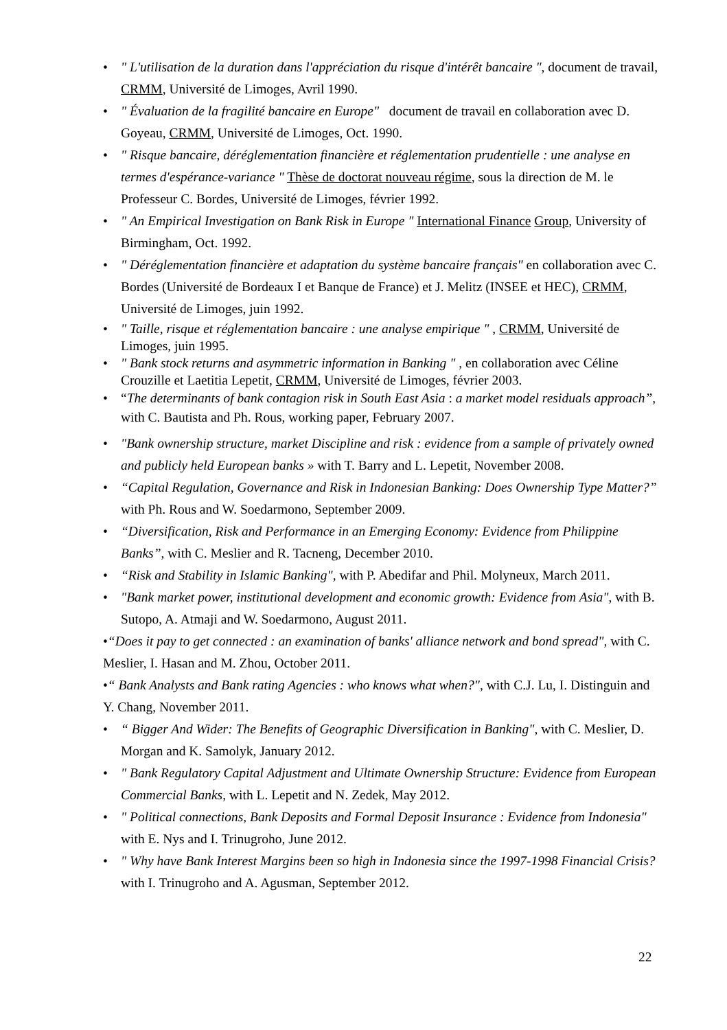• " L'utilisation de la duration dans l'appréciation du risque d'intérêt bancaire ", document de travail, CRMM, Université de Limoges, Avril 1990.
• " Évaluation de la fragilité bancaire en Europe" document de travail en collaboration avec D. Goyeau, CRMM, Université de Limoges, Oct. 1990.
• " Risque bancaire, déréglementation financière et réglementation prudentielle : une analyse en termes d'espérance-variance " Thèse de doctorat nouveau régime, sous la direction de M. le Professeur C. Bordes, Université de Limoges, février 1992.
• " An Empirical Investigation on Bank Risk in Europe " International Finance Group, University of Birmingham, Oct. 1992.
• " Déréglementation financière et adaptation du système bancaire français" en collaboration avec C. Bordes (Université de Bordeaux I et Banque de France) et J. Melitz (INSEE et HEC), CRMM, Université de Limoges, juin 1992.
• " Taille, risque et réglementation bancaire : une analyse empirique " , CRMM, Université de Limoges, juin 1995.
• " Bank stock returns and asymmetric information in Banking " , en collaboration avec Céline Crouzille et Laetitia Lepetit, CRMM, Université de Limoges, février 2003.
• “The determinants of bank contagion risk in South East Asia : a market model residuals approach”, with C. Bautista and Ph. Rous, working paper, February 2007.
• "Bank ownership structure, market Discipline and risk : evidence from a sample of privately owned and publicly held European banks » with T. Barry and L. Lepetit, November 2008.
• “Capital Regulation, Governance and Risk in Indonesian Banking: Does Ownership Type Matter?” with Ph. Rous and W. Soedarmono, September 2009.
• “Diversification, Risk and Performance in an Emerging Economy: Evidence from Philippine Banks”, with C. Meslier and R. Tacneng, December 2010.
• “Risk and Stability in Islamic Banking", with P. Abedifar and Phil. Molyneux, March 2011.
• "Bank market power, institutional development and economic growth: Evidence from Asia", with B. Sutopo, A. Atmaji and W. Soedarmono, August 2011.
•“Does it pay to get connected : an examination of banks' alliance network and bond spread", with C. Meslier, I. Hasan and M. Zhou, October 2011.
•“ Bank Analysts and Bank rating Agencies : who knows what when?", with C.J. Lu, I. Distinguin and Y. Chang, November 2011.
• “ Bigger And Wider: The Benefits of Geographic Diversification in Banking", with C. Meslier, D. Morgan and K. Samolyk, January 2012.
• " Bank Regulatory Capital Adjustment and Ultimate Ownership Structure: Evidence from European Commercial Banks, with L. Lepetit and N. Zedek, May 2012.
• " Political connections, Bank Deposits and Formal Deposit Insurance : Evidence from Indonesia" with E. Nys and I. Trinugroho, June 2012.
• " Why have Bank Interest Margins been so high in Indonesia since the 1997-1998 Financial Crisis? with I. Trinugroho and A. Agusman, September 2012.
22